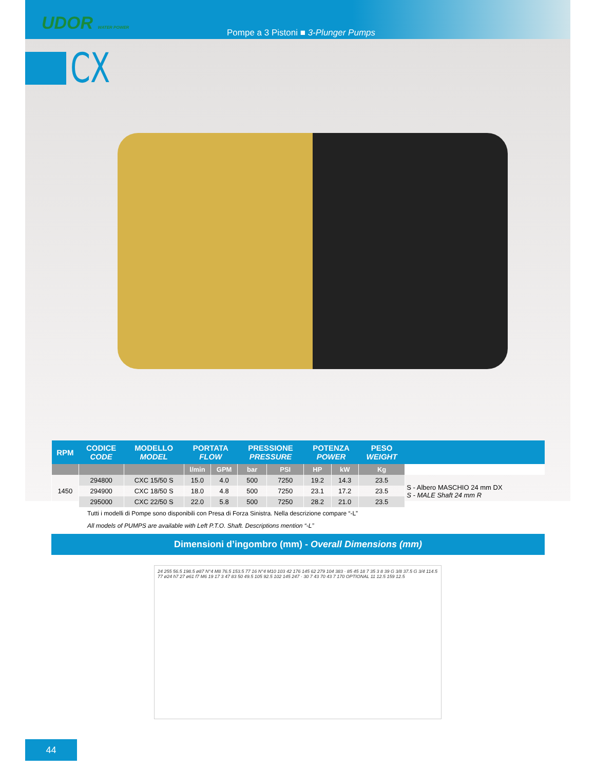UDOR WATER POWER
Pompe a 3 Pistoni ■ 3-Plunger Pumps
CX
| RPM | CODICE CODE | MODELLO MODEL | PORTATA FLOW | | PRESSIONE PRESSURE | | POTENZA POWER | | PESO WEIGHT | |
| --- | --- | --- | --- | --- | --- | --- | --- | --- | --- | --- |
| | | | l/min | GPM | bar | PSI | HP | kW | Kg | |
| 1450 | 294800 | CXC 15/50 S | 15.0 | 4.0 | 500 | 7250 | 19.2 | 14.3 | 23.5 | S - Albero MASCHIO 24 mm DX S - MALE Shaft 24 mm R |
| | 294900 | CXC 18/50 S | 18.0 | 4.8 | 500 | 7250 | 23.1 | 17.2 | 23.5 | |
| | 295000 | CXC 22/50 S | 22.0 | 5.8 | 500 | 7250 | 28.2 | 21.0 | 23.5 | |
Tutti i modelli di Pompe sono disponibili con Presa di Forza Sinistra. Nella descrizione compare “-L”
All models of PUMPS are available with Left P.T.O. Shaft. Descriptions mention “-L”
Dimensioni d’ingombro (mm) - Overall Dimensions (mm)
24 255 56.5 198.5 ø87 N°4 M8 76.5 153.5 77 16 N°4 M10 103 42 176 145 62 279 104 383 · 85 45 18 7 35 3 8 39 G 3/8 37.5 G 3/4 114.5 77 ø24 h7 27 ø61 f7 M6 19 17 3 47 83 50 49.5 105 92.5 102 145 247 · 30 7 43 70 43 7 170 OPTIONAL 11 12.5 159 12.5
44